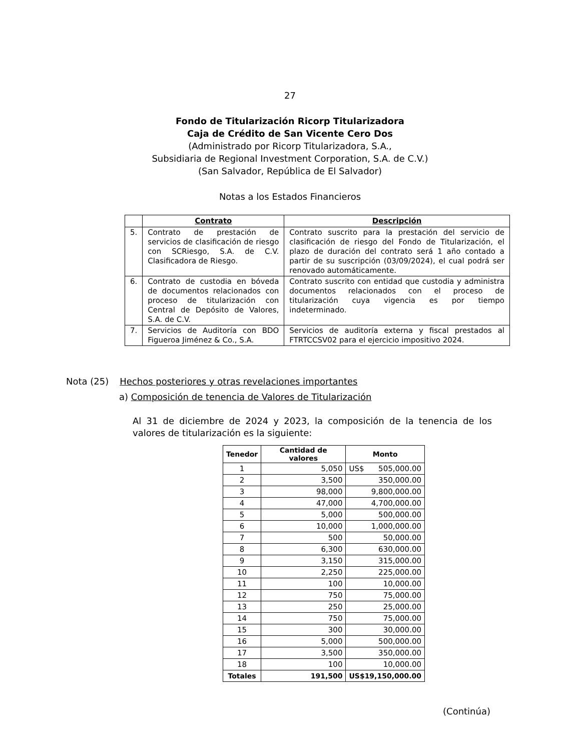27
Fondo de Titularización Ricorp Titularizadora
Caja de Crédito de San Vicente Cero Dos
(Administrado por Ricorp Titularizadora, S.A.,
Subsidiaria de Regional Investment Corporation, S.A. de C.V.)
(San Salvador, República de El Salvador)
Notas a los Estados Financieros
| | Contrato | Descripción |
| --- | --- | --- |
| 5. | Contrato de prestación de servicios de clasificación de riesgo con SCRiesgo, S.A. de C.V. Clasificadora de Riesgo. | Contrato suscrito para la prestación del servicio de clasificación de riesgo del Fondo de Titularización, el plazo de duración del contrato será 1 año contado a partir de su suscripción (03/09/2024), el cual podrá ser renovado automáticamente. |
| 6. | Contrato de custodia en bóveda de documentos relacionados con proceso de titularización con Central de Depósito de Valores, S.A. de C.V. | Contrato suscrito con entidad que custodia y administra documentos relacionados con el proceso de titularización cuya vigencia es por tiempo indeterminado. |
| 7. | Servicios de Auditoría con BDO Figueroa Jiménez & Co., S.A. | Servicios de auditoría externa y fiscal prestados al FTRTCCSV02 para el ejercicio impositivo 2024. |
Nota (25) Hechos posteriores y otras revelaciones importantes
a) Composición de tenencia de Valores de Titularización
Al 31 de diciembre de 2024 y 2023, la composición de la tenencia de los valores de titularización es la siguiente:
| Tenedor | Cantidad de valores | Monto |
| --- | --- | --- |
| 1 | 5,050 | US$ 505,000.00 |
| 2 | 3,500 | 350,000.00 |
| 3 | 98,000 | 9,800,000.00 |
| 4 | 47,000 | 4,700,000.00 |
| 5 | 5,000 | 500,000.00 |
| 6 | 10,000 | 1,000,000.00 |
| 7 | 500 | 50,000.00 |
| 8 | 6,300 | 630,000.00 |
| 9 | 3,150 | 315,000.00 |
| 10 | 2,250 | 225,000.00 |
| 11 | 100 | 10,000.00 |
| 12 | 750 | 75,000.00 |
| 13 | 250 | 25,000.00 |
| 14 | 750 | 75,000.00 |
| 15 | 300 | 30,000.00 |
| 16 | 5,000 | 500,000.00 |
| 17 | 3,500 | 350,000.00 |
| 18 | 100 | 10,000.00 |
| Totales | 191,500 | US$19,150,000.00 |
(Continúa)